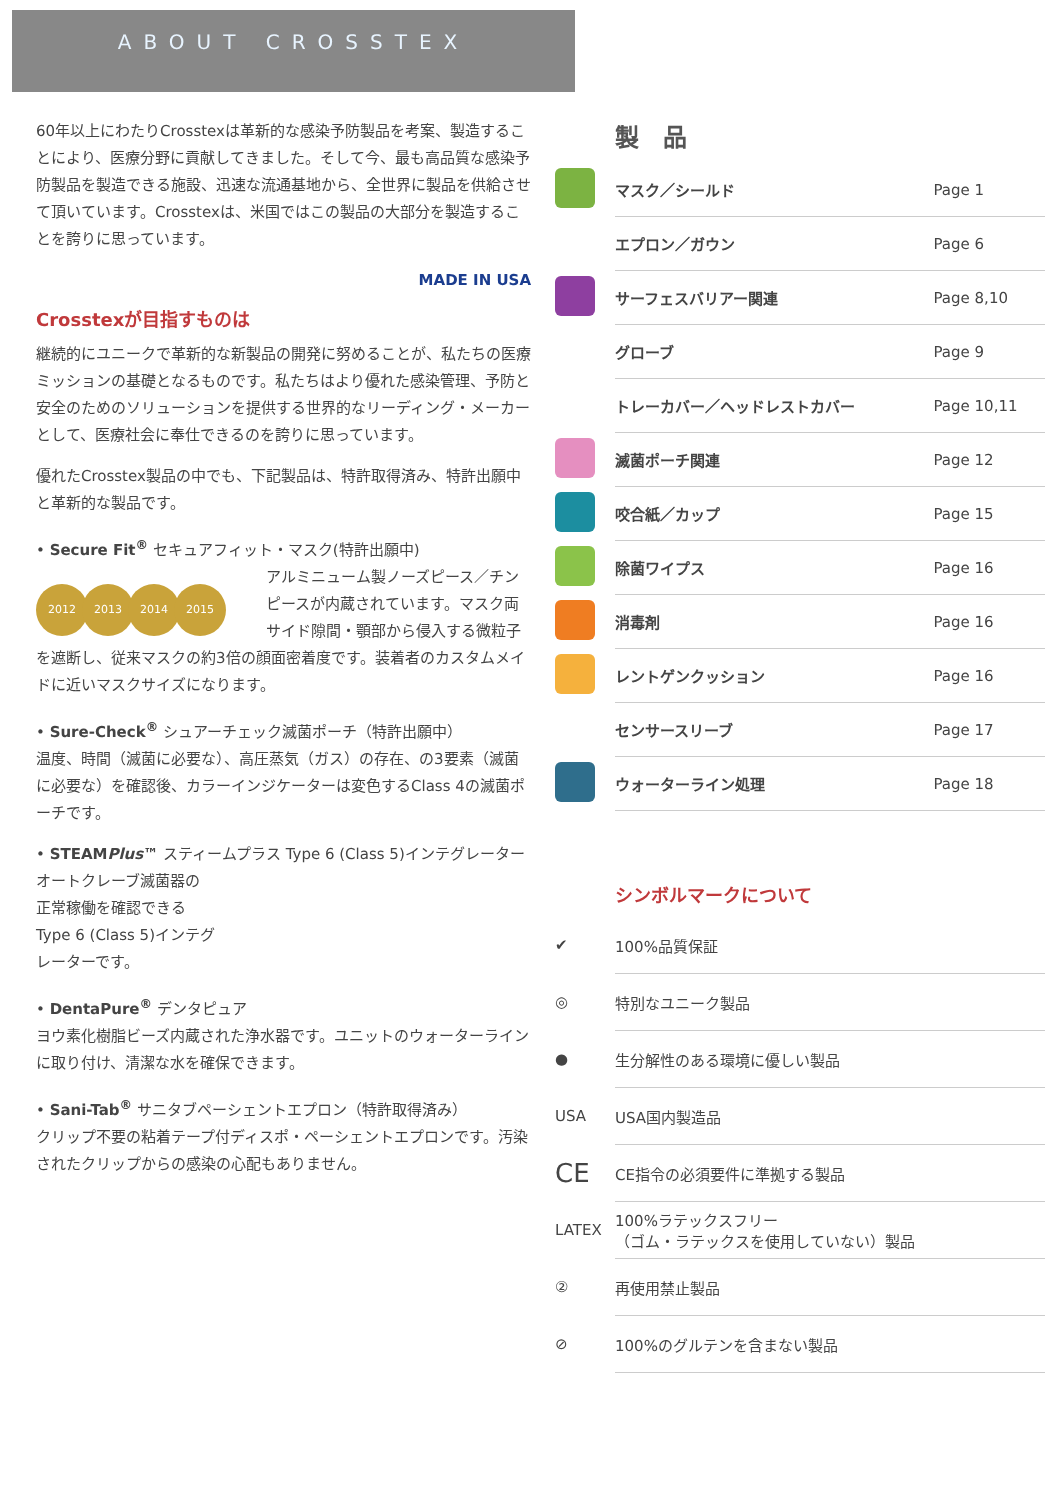ABOUT CROSSTEX
60年以上にわたりCrosstexは革新的な感染予防製品を考案、製造することにより、医療分野に貢献してきました。そして今、最も高品質な感染予防製品を製造できる施設、迅速な流通基地から、全世界に製品を供給させて頂いています。Crosstexは、米国ではこの製品の大部分を製造することを誇りに思っています。
MADE IN USA
Crosstexが目指すものは
継続的にユニークで革新的な新製品の開発に努めることが、私たちの医療ミッションの基礎となるものです。私たちはより優れた感染管理、予防と安全のためのソリューションを提供する世界的なリーディング・メーカーとして、医療社会に奉仕できるのを誇りに思っています。
優れたCrosstex製品の中でも、下記製品は、特許取得済み、特許出願中と革新的な製品です。
• Secure Fit<sup>®</sup> セキュアフィット・マスク(特許出願中)
2012 2013 2014 2015 アルミニューム製ノーズピース／チンピースが内蔵されています。マスク両サイド隙間・顎部から侵入する微粒子を遮断し、従来マスクの約3倍の顔面密着度です。装着者のカスタムメイドに近いマスクサイズになります。
• Sure-Check<sup>®</sup> シュアーチェック滅菌ポーチ（特許出願中）
温度、時間（滅菌に必要な）、高圧蒸気（ガス）の存在、の3要素（滅菌に必要な）を確認後、カラーインジケーターは変色するClass 4の滅菌ポーチです。
• STEAMPlus™ スティームプラス Type 6 (Class 5)インテグレーター
オートクレーブ滅菌器の
正常稼働を確認できる
Type 6 (Class 5)インテグ
レーターです。
• DentaPure<sup>®</sup> デンタピュア
ヨウ素化樹脂ビーズ内蔵された浄水器です。ユニットのウォーターラインに取り付け、清潔な水を確保できます。
• Sani-Tab<sup>®</sup> サニタブペーシェントエプロン（特許取得済み）
クリップ不要の粘着テープ付ディスポ・ペーシェントエプロンです。汚染されたクリップからの感染の心配もありません。
製　品
| | マスク／シールド | Page 1 |
| | エプロン／ガウン | Page 6 |
| | サーフェスバリアー関連 | Page 8,10 |
| | グローブ | Page 9 |
| | トレーカバー／ヘッドレストカバー | Page 10,11 |
| | 滅菌ポーチ関連 | Page 12 |
| | 咬合紙／カップ | Page 15 |
| | 除菌ワイプス | Page 16 |
| | 消毒剤 | Page 16 |
| | レントゲンクッション | Page 16 |
| | センサースリーブ | Page 17 |
| | ウォーターライン処理 | Page 18 |
シンボルマークについて
| ✔ | 100%品質保証 |
| ◎ | 特別なユニーク製品 |
| ● | 生分解性のある環境に優しい製品 |
| USA | USA国内製造品 |
| CE | CE指令の必須要件に準拠する製品 |
| LATEX | 100%ラテックスフリー （ゴム・ラテックスを使用していない）製品 |
| ② | 再使用禁止製品 |
| ⊘ | 100%のグルテンを含まない製品 |